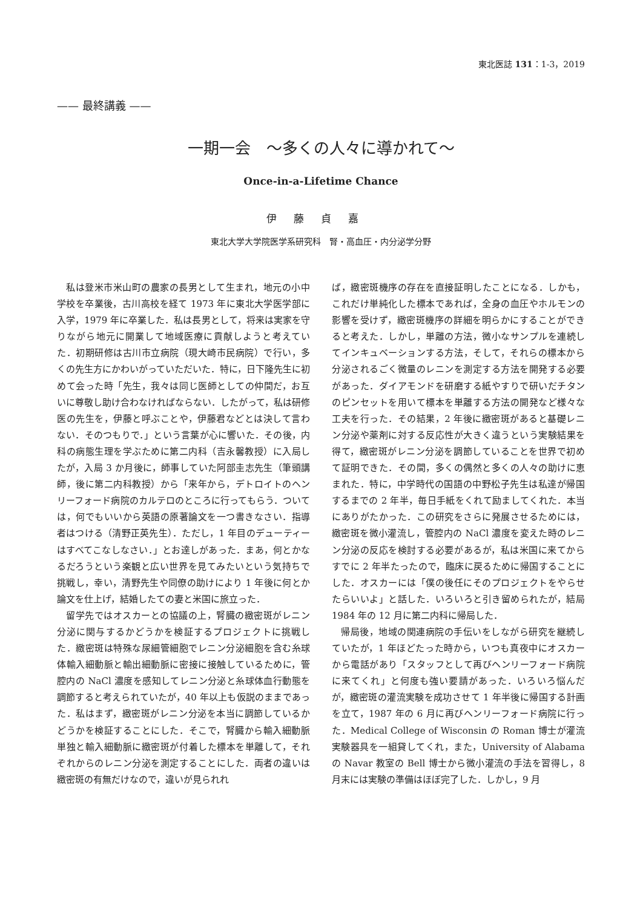東北医誌 131：1-3，2019
—— 最終講義 ——
一期一会　〜多くの人々に導かれて〜
Once-in-a-Lifetime Chance
伊藤貞嘉
東北大学大学院医学系研究科　腎・高血圧・内分泌学分野
私は登米市米山町の農家の長男として生まれ，地元の小中学校を卒業後，古川高校を経て 1973 年に東北大学医学部に入学，1979 年に卒業した．私は長男として，将来は実家を守りながら地元に開業して地域医療に貢献しようと考えていた．初期研修は古川市立病院（現大崎市民病院）で行い，多くの先生方にかわいがっていただいた．特に，日下隆先生に初めて会った時「先生，我々は同じ医師としての仲間だ，お互いに尊敬し助け合わなければならない．したがって，私は研修医の先生を，伊藤と呼ぶことや，伊藤君などとは決して言わない．そのつもりで．」という言葉が心に響いた．その後，内科の病態生理を学ぶために第二内科（吉永馨教授）に入局したが，入局 3 か月後に，師事していた阿部圭志先生（筆頭講師，後に第二内科教授）から「来年から，デトロイトのヘンリーフォード病院のカルテロのところに行ってもらう．ついては，何でもいいから英語の原著論文を一つ書きなさい．指導者はつける（清野正英先生）．ただし，1 年目のデューティーはすべてこなしなさい．」とお達しがあった．まあ，何とかなるだろうという楽観と広い世界を見てみたいという気持ちで挑戦し，幸い，清野先生や同僚の助けにより 1 年後に何とか論文を仕上げ，結婚したての妻と米国に旅立った．
留学先ではオスカーとの協議の上，腎臓の緻密斑がレニン分泌に関与するかどうかを検証するプロジェクトに挑戦した．緻密斑は特殊な尿細管細胞でレニン分泌細胞を含む糸球体輸入細動脈と輸出細動脈に密接に接触しているために，管腔内の NaCl 濃度を感知してレニン分泌と糸球体血行動態を調節すると考えられていたが，40 年以上も仮説のままであった．私はまず，緻密斑がレニン分泌を本当に調節しているかどうかを検証することにした．そこで，腎臓から輸入細動脈単独と輸入細動脈に緻密斑が付着した標本を単離して，それぞれからのレニン分泌を測定することにした．両者の違いは緻密斑の有無だけなので，違いが見られれ
ば，緻密斑機序の存在を直接証明したことになる．しかも，これだけ単純化した標本であれば，全身の血圧やホルモンの影響を受けず，緻密斑機序の詳細を明らかにすることができると考えた．しかし，単離の方法，微小なサンプルを連続してインキュベーションする方法，そして，それらの標本から分泌されるごく微量のレニンを測定する方法を開発する必要があった．ダイアモンドを研磨する紙やすりで研いだチタンのピンセットを用いて標本を単離する方法の開発など様々な工夫を行った．その結果，2 年後に緻密斑があると基礎レニン分泌や薬剤に対する反応性が大きく違うという実験結果を得て，緻密斑がレニン分泌を調節していることを世界で初めて証明できた．その間，多くの偶然と多くの人々の助けに恵まれた．特に，中学時代の国語の中野松子先生は私達が帰国するまでの 2 年半，毎日手紙をくれて励ましてくれた．本当にありがたかった．この研究をさらに発展させるためには，緻密斑を微小灌流し，管腔内の NaCl 濃度を変えた時のレニン分泌の反応を検討する必要があるが，私は米国に来てからすでに 2 年半たったので，臨床に戻るために帰国することにした．オスカーには「僕の後任にそのプロジェクトをやらせたらいいよ」と話した．いろいろと引き留められたが，結局 1984 年の 12 月に第二内科に帰局した．
帰局後，地域の関連病院の手伝いをしながら研究を継続していたが，1 年ほどたった時から，いつも真夜中にオスカーから電話があり「スタッフとして再びヘンリーフォード病院に来てくれ」と何度も強い要請があった．いろいろ悩んだが，緻密斑の灌流実験を成功させて 1 年半後に帰国する計画を立て，1987 年の 6 月に再びヘンリーフォード病院に行った．Medical College of Wisconsin の Roman 博士が灌流実験器具を一組貸してくれ，また，University of Alabama の Navar 教室の Bell 博士から微小灌流の手法を習得し，8 月末には実験の準備はほぼ完了した．しかし，9 月